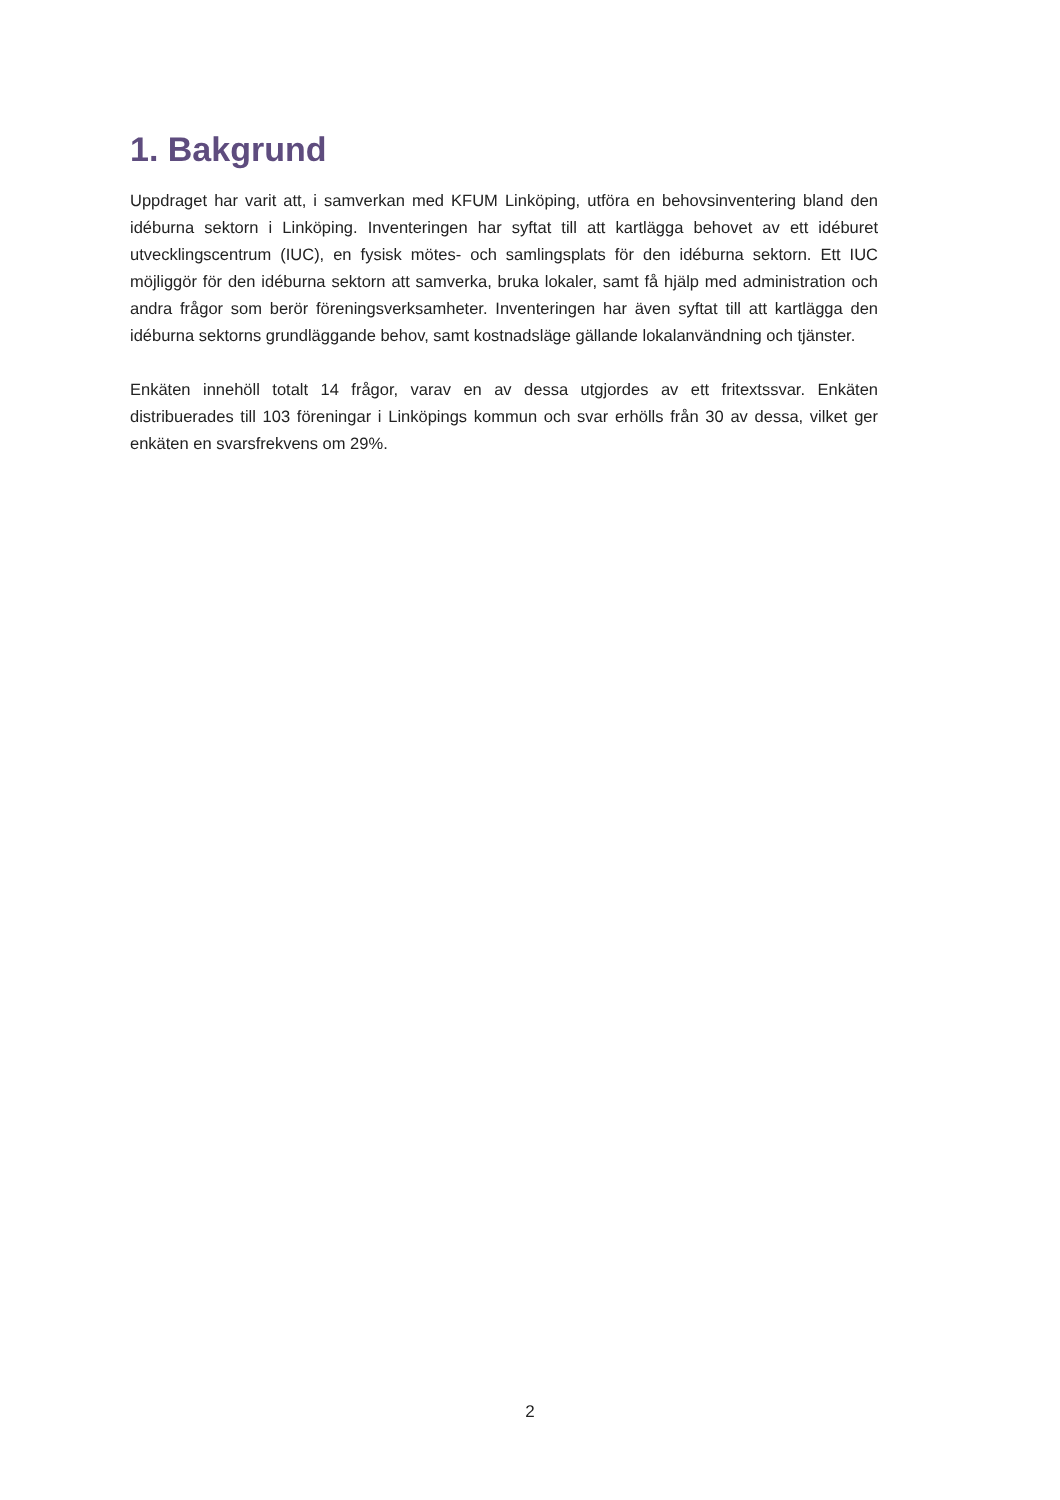1. Bakgrund
Uppdraget har varit att, i samverkan med KFUM Linköping, utföra en behovsinventering bland den idéburna sektorn i Linköping. Inventeringen har syftat till att kartlägga behovet av ett idéburet utvecklingscentrum (IUC), en fysisk mötes- och samlingsplats för den idéburna sektorn. Ett IUC möjliggör för den idéburna sektorn att samverka, bruka lokaler, samt få hjälp med administration och andra frågor som berör föreningsverksamheter. Inventeringen har även syftat till att kartlägga den idéburna sektorns grundläggande behov, samt kostnadsläge gällande lokalanvändning och tjänster.
Enkäten innehöll totalt 14 frågor, varav en av dessa utgjordes av ett fritextssvar. Enkäten distribuerades till 103 föreningar i Linköpings kommun och svar erhölls från 30 av dessa, vilket ger enkäten en svarsfrekvens om 29%.
2